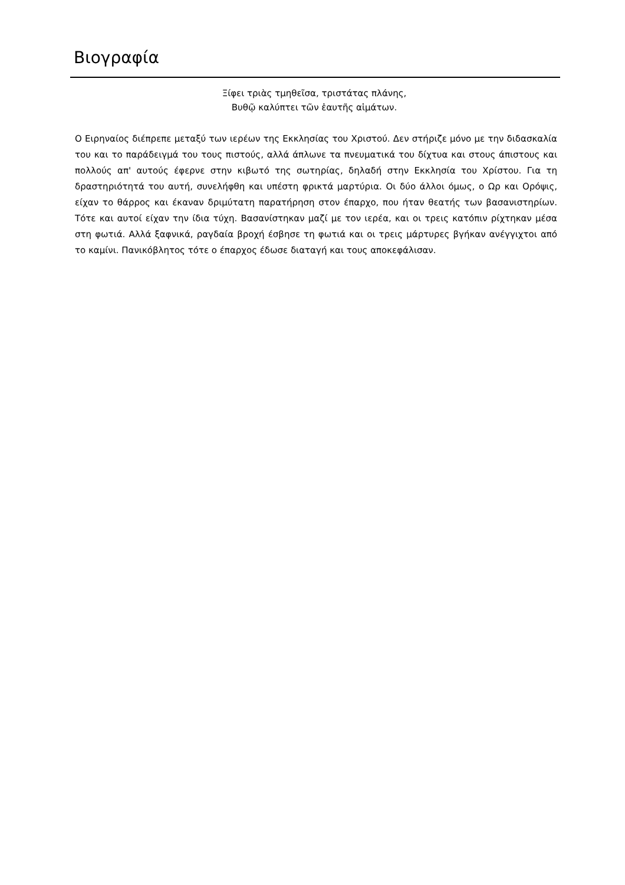Βιογραφία
Ξίφει τριὰς τμηθεῖσα, τριστάτας πλάνης,
Βυθῷ καλύπτει τῶν ἑαυτῆς αἱμάτων.
Ο Ειρηναίος διέπρεπε μεταξύ των ιερέων της Εκκλησίας του Χριστού. Δεν στήριζε μόνο με την διδασκαλία του και το παράδειγμά του τους πιστούς, αλλά άπλωνε τα πνευματικά του δίχτυα και στους άπιστους και πολλούς απ' αυτούς έφερνε στην κιβωτό της σωτηρίας, δηλαδή στην Εκκλησία του Χρίστου. Για τη δραστηριότητά του αυτή, συνελήφθη και υπέστη φρικτά μαρτύρια. Οι δύο άλλοι όμως, ο Ωρ και Ορόψις, είχαν το θάρρος και έκαναν δριμύτατη παρατήρηση στον έπαρχο, που ήταν θεατής των βασανιστηρίων. Τότε και αυτοί είχαν την ίδια τύχη. Βασανίστηκαν μαζί με τον ιερέα, και οι τρεις κατόπιν ρίχτηκαν μέσα στη φωτιά. Αλλά ξαφνικά, ραγδαία βροχή έσβησε τη φωτιά και οι τρεις μάρτυρες βγήκαν ανέγγιχτοι από το καμίνι. Πανικόβλητος τότε ο έπαρχος έδωσε διαταγή και τους αποκεφάλισαν.